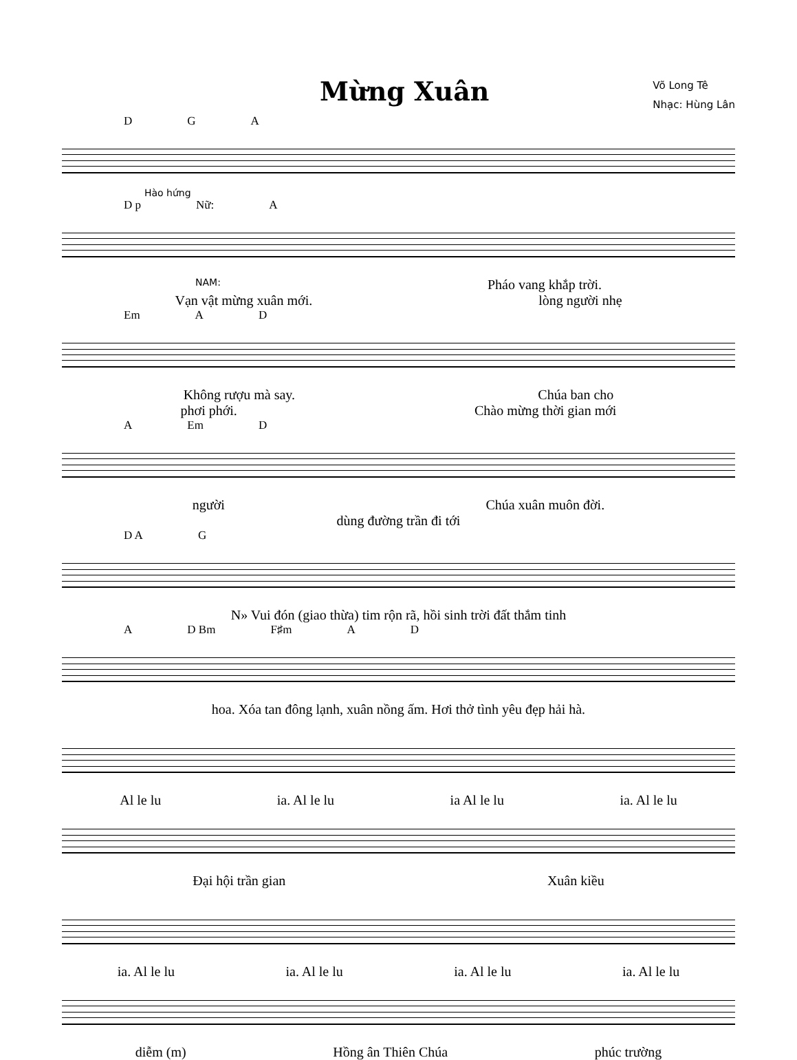Mừng Xuân
Võ Long Tê
Nhạc: Hùng Lân
D G A
Hào hứng
D p Nữ: A
NAM: Pháo vang khắp trời.
Vạn vật mừng xuân mới. lòng người nhẹ
Em A D
Không rượu mà say. Chúa ban cho
phơi phới. Chào mừng thời gian mới
A Em D
người Chúa xuân muôn đời.
dùng đường trần đi tới
D A G
N» Vui đón (giao thừa) tim rộn rã, hồi sinh trời đất thắm tinh
A D Bm F♯m A D
hoa. Xóa tan đông lạnh, xuân nồng ấm. Hơi thở tình yêu đẹp hải hà.
Al le lu ia. Al le lu ia Al le lu ia. Al le lu
Đại hội trần gian Xuân kiều
ia. Al le lu ia. Al le lu ia. Al le lu ia. Al le lu
diễm (m) Hồng ân Thiên Chúa phúc trường